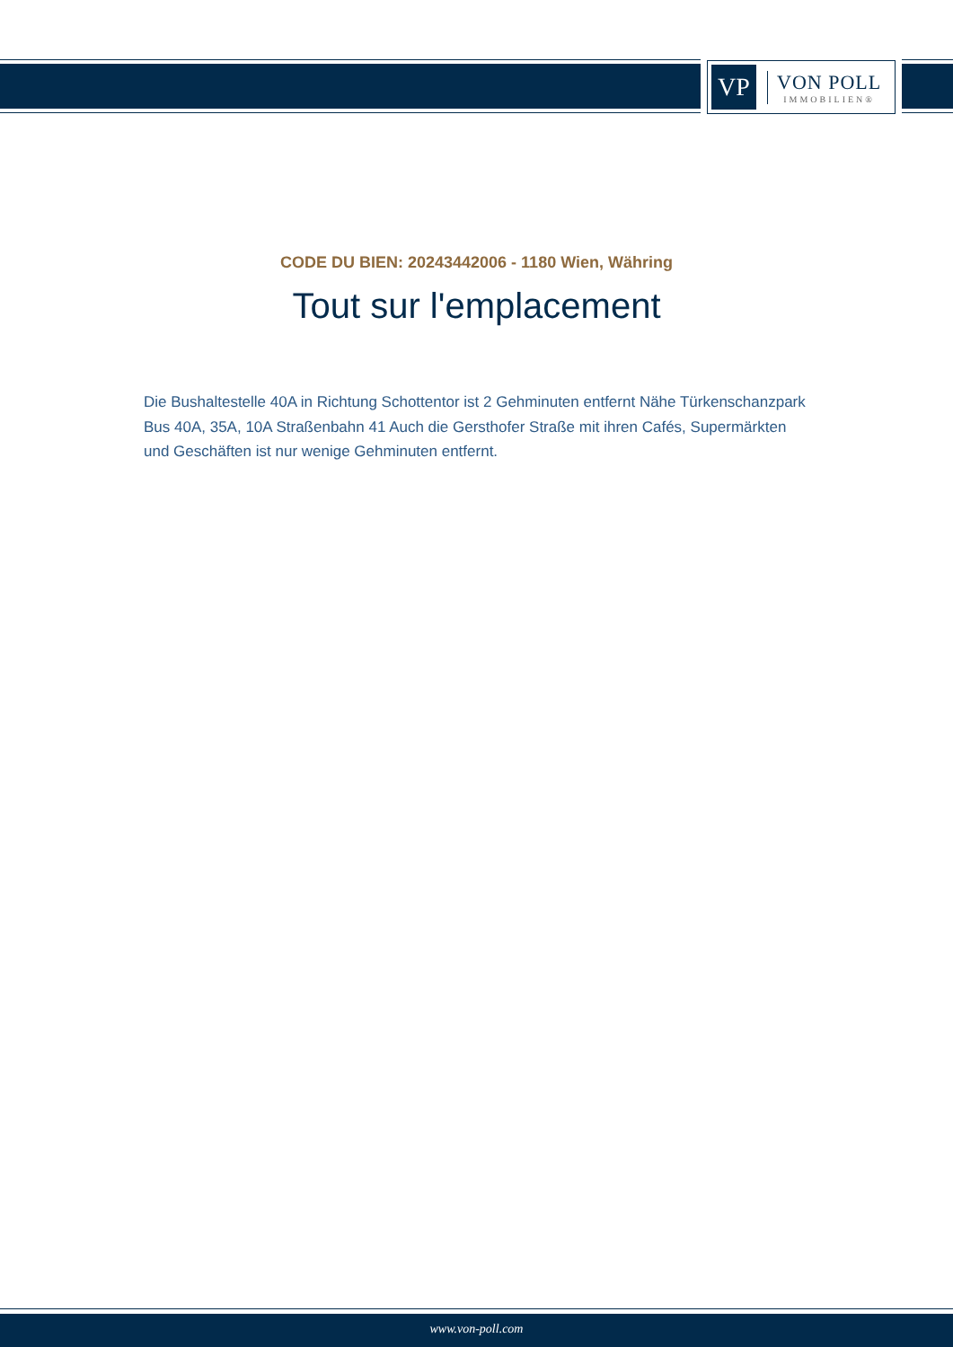VP
VON POLL
IMMOBILIEN®
CODE DU BIEN: 20243442006 - 1180 Wien, Währing
Tout sur l'emplacement
Die Bushaltestelle 40A in Richtung Schottentor ist 2 Gehminuten entfernt Nähe Türkenschanzpark Bus 40A, 35A, 10A Straßenbahn 41 Auch die Gersthofer Straße mit ihren Cafés, Supermärkten und Geschäften ist nur wenige Gehminuten entfernt.
www.von-poll.com